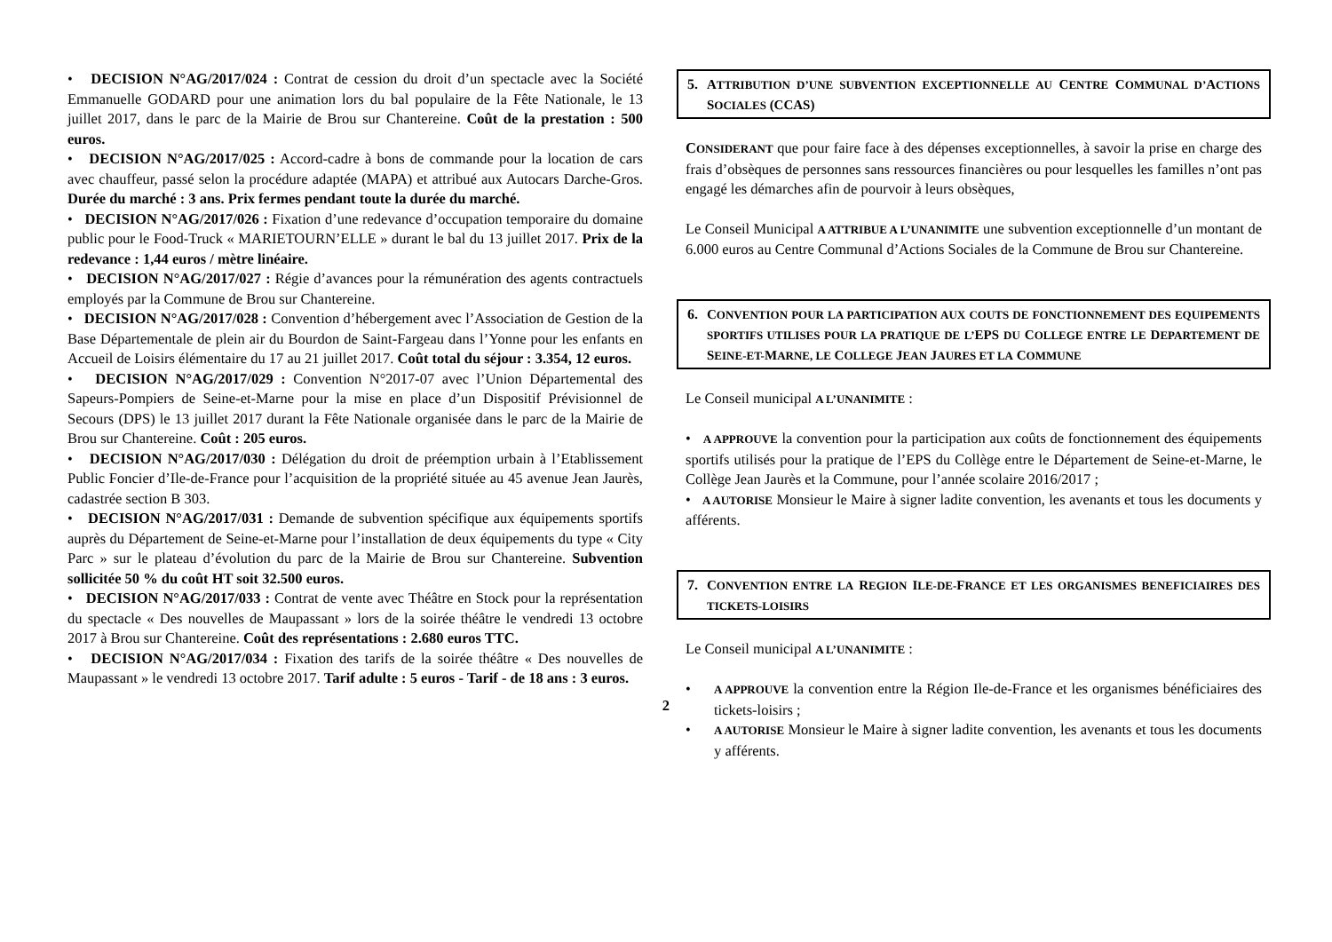• DECISION N°AG/2017/024 : Contrat de cession du droit d’un spectacle avec la Société Emmanuelle GODARD pour une animation lors du bal populaire de la Fête Nationale, le 13 juillet 2017, dans le parc de la Mairie de Brou sur Chantereine. Coût de la prestation : 500 euros.
• DECISION N°AG/2017/025 : Accord-cadre à bons de commande pour la location de cars avec chauffeur, passé selon la procédure adaptée (MAPA) et attribué aux Autocars Darche-Gros. Durée du marché : 3 ans. Prix fermes pendant toute la durée du marché.
• DECISION N°AG/2017/026 : Fixation d’une redevance d’occupation temporaire du domaine public pour le Food-Truck « MARIETOURN’ELLE » durant le bal du 13 juillet 2017. Prix de la redevance : 1,44 euros / mètre linéaire.
• DECISION N°AG/2017/027 : Régie d’avances pour la rémunération des agents contractuels employés par la Commune de Brou sur Chantereine.
• DECISION N°AG/2017/028 : Convention d’hébergement avec l’Association de Gestion de la Base Départementale de plein air du Bourdon de Saint-Fargeau dans l’Yonne pour les enfants en Accueil de Loisirs élémentaire du 17 au 21 juillet 2017. Coût total du séjour : 3.354, 12 euros.
• DECISION N°AG/2017/029 : Convention N°2017-07 avec l’Union Départemental des Sapeurs-Pompiers de Seine-et-Marne pour la mise en place d’un Dispositif Prévisionnel de Secours (DPS) le 13 juillet 2017 durant la Fête Nationale organisée dans le parc de la Mairie de Brou sur Chantereine. Coût : 205 euros.
• DECISION N°AG/2017/030 : Délégation du droit de préemption urbain à l’Etablissement Public Foncier d’Ile-de-France pour l’acquisition de la propriété située au 45 avenue Jean Jaurès, cadastrée section B 303.
• DECISION N°AG/2017/031 : Demande de subvention spécifique aux équipements sportifs auprès du Département de Seine-et-Marne pour l’installation de deux équipements du type « City Parc » sur le plateau d’évolution du parc de la Mairie de Brou sur Chantereine. Subvention sollicitée 50 % du coût HT soit 32.500 euros.
• DECISION N°AG/2017/033 : Contrat de vente avec Théâtre en Stock pour la représentation du spectacle « Des nouvelles de Maupassant » lors de la soirée théâtre le vendredi 13 octobre 2017 à Brou sur Chantereine. Coût des représentations : 2.680 euros TTC.
• DECISION N°AG/2017/034 : Fixation des tarifs de la soirée théâtre « Des nouvelles de Maupassant » le vendredi 13 octobre 2017. Tarif adulte : 5 euros - Tarif - de 18 ans : 3 euros.
2
5. ATTRIBUTION D’UNE SUBVENTION EXCEPTIONNELLE AU CENTRE COMMUNAL D’ACTIONS SOCIALES (CCAS)
CONSIDERANT que pour faire face à des dépenses exceptionnelles, à savoir la prise en charge des frais d’obsèques de personnes sans ressources financières ou pour lesquelles les familles n’ont pas engagé les démarches afin de pourvoir à leurs obsèques,
Le Conseil Municipal A ATTRIBUE A L’UNANIMITE une subvention exceptionnelle d’un montant de 6.000 euros au Centre Communal d’Actions Sociales de la Commune de Brou sur Chantereine.
6. CONVENTION POUR LA PARTICIPATION AUX COUTS DE FONCTIONNEMENT DES EQUIPEMENTS SPORTIFS UTILISES POUR LA PRATIQUE DE L’EPS DU COLLEGE ENTRE LE DEPARTEMENT DE SEINE-ET-MARNE, LE COLLEGE JEAN JAURES ET LA COMMUNE
Le Conseil municipal A L’UNANIMITE :
• A APPROUVE la convention pour la participation aux coûts de fonctionnement des équipements sportifs utilisés pour la pratique de l’EPS du Collège entre le Département de Seine-et-Marne, le Collège Jean Jaurès et la Commune, pour l’année scolaire 2016/2017 ;
• A AUTORISE Monsieur le Maire à signer ladite convention, les avenants et tous les documents y afférents.
7. CONVENTION ENTRE LA REGION ILE-DE-FRANCE ET LES ORGANISMES BENEFICIAIRES DES TICKETS-LOISIRS
Le Conseil municipal A L’UNANIMITE :
•
A APPROUVE la convention entre la Région Ile-de-France et les organismes bénéficiaires des tickets-loisirs ;
•
A AUTORISE Monsieur le Maire à signer ladite convention, les avenants et tous les documents y afférents.